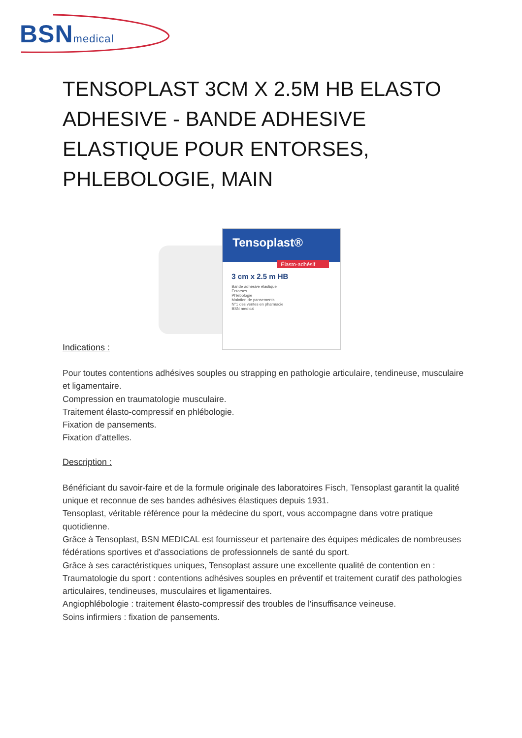BSNmedical
TENSOPLAST 3CM X 2.5M HB ELASTO ADHESIVE - BANDE ADHESIVE ELASTIQUE POUR ENTORSES, PHLEBOLOGIE, MAIN
Tensoplast®
Élasto-adhésif
3 cm x 2.5 m HB
Bande adhésive élastique
Entorses
Phlébologie
Maintien de pansements
N°1 des ventes en pharmacie
BSN medical
Indications :
Pour toutes contentions adhésives souples ou strapping en pathologie articulaire, tendineuse, musculaire et ligamentaire.
Compression en traumatologie musculaire.
Traitement élasto-compressif en phlébologie.
Fixation de pansements.
Fixation d’attelles.
Description :
Bénéficiant du savoir-faire et de la formule originale des laboratoires Fisch, Tensoplast garantit la qualité unique et reconnue de ses bandes adhésives élastiques depuis 1931.
Tensoplast, véritable référence pour la médecine du sport, vous accompagne dans votre pratique quotidienne.
Grâce à Tensoplast, BSN MEDICAL est fournisseur et partenaire des équipes médicales de nombreuses fédérations sportives et d'associations de professionnels de santé du sport.
Grâce à ses caractéristiques uniques, Tensoplast assure une excellente qualité de contention en :
Traumatologie du sport : contentions adhésives souples en préventif et traitement curatif des pathologies articulaires, tendineuses, musculaires et ligamentaires.
Angiophlébologie : traitement élasto-compressif des troubles de l'insuffisance veineuse.
Soins infirmiers : fixation de pansements.